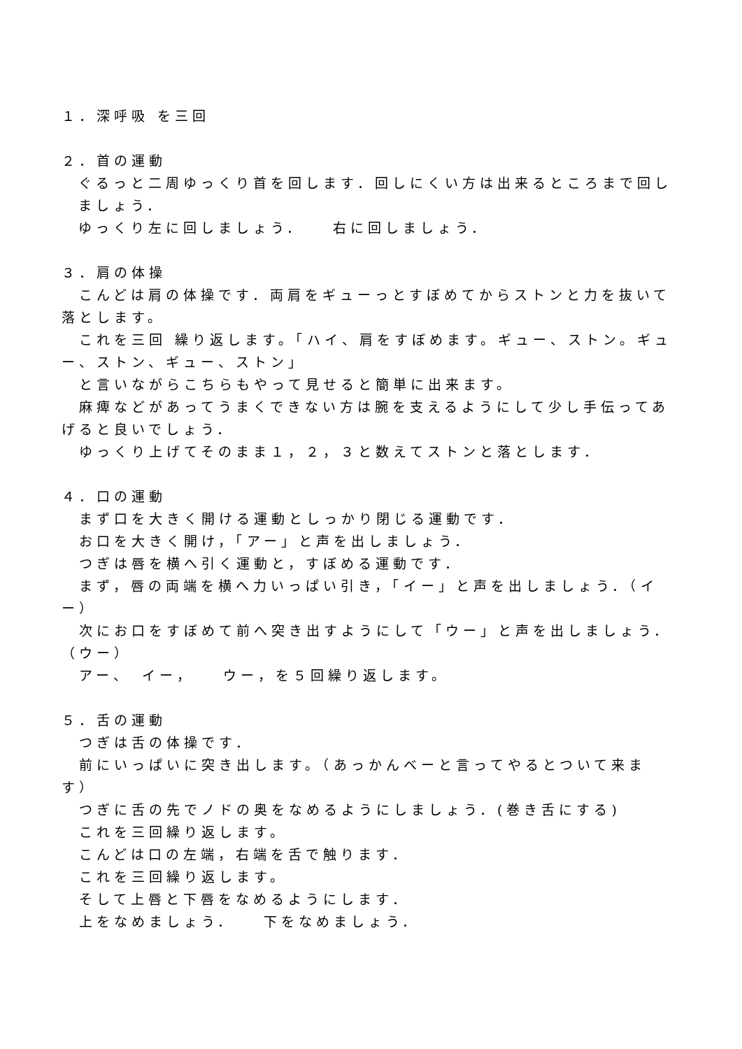１．深呼吸 を三回
２．首の運動
ぐるっと二周ゆっくり首を回します．回しにくい方は出来るところまで回しましょう．
ゆっくり左に回しましょう．　　右に回しましょう．
３．肩の体操
　こんどは肩の体操です．両肩をギューっとすぼめてからストンと力を抜いて落とします。
　これを三回 繰り返します。「ハイ、肩をすぼめます。ギュー、ストン。ギュー、ストン、ギュー、ストン」
　と言いながらこちらもやって見せると簡単に出来ます。
　麻痺などがあってうまくできない方は腕を支えるようにして少し手伝ってあげると良いでしょう．
　ゆっくり上げてそのまま１，２，３と数えてストンと落とします．
４．口の運動
　まず口を大きく開ける運動としっかり閉じる運動です．
　お口を大きく開け，「アー」と声を出しましょう．
　つぎは唇を横へ引く運動と，すぼめる運動です．
　まず，唇の両端を横へ力いっぱい引き，「イー」と声を出しましょう．（イー）
　次にお口をすぼめて前へ突き出すようにして「ウー」と声を出しましょう．（ウー）
　アー、　イー，　　ウー，を５回繰り返します。
５．舌の運動
　つぎは舌の体操です．
　前にいっぱいに突き出します。（あっかんベーと言ってやるとついて来ます）
　つぎに舌の先でノドの奥をなめるようにしましょう．(巻き舌にする)
　これを三回繰り返します。
　こんどは口の左端，右端を舌で触ります．
　これを三回繰り返します。
　そして上唇と下唇をなめるようにします．
　上をなめましょう．　　下をなめましょう．